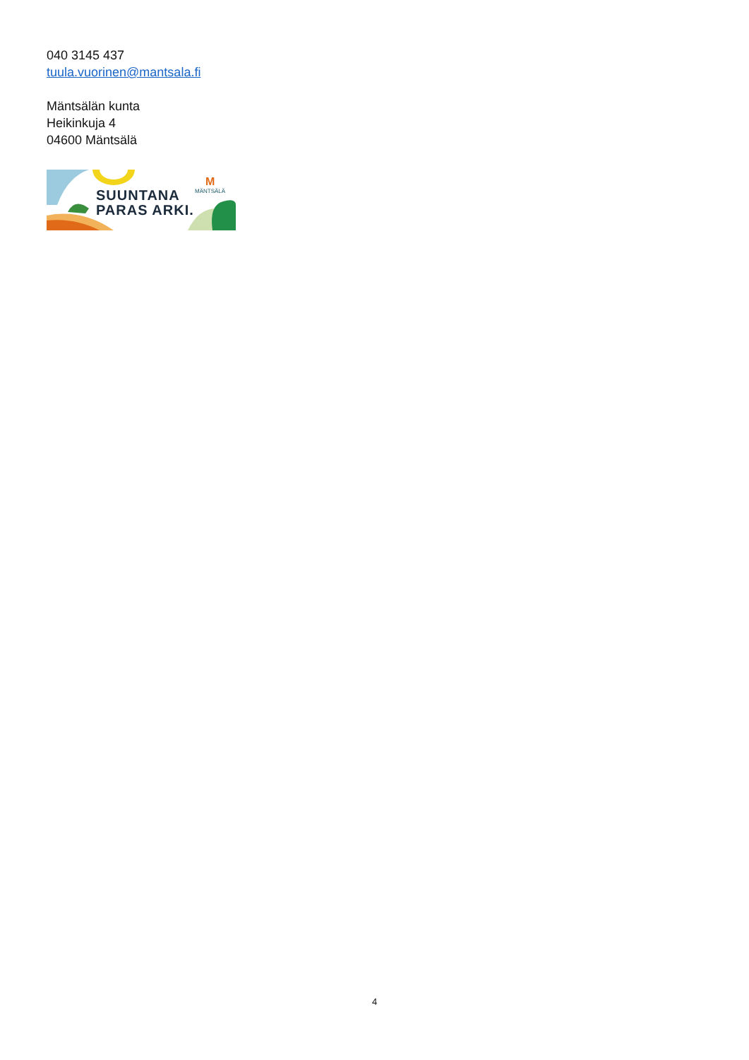040 3145 437
tuula.vuorinen@mantsala.fi
Mäntsälän kunta
Heikinkuja 4
04600 Mäntsälä
SUUNTANA
PARAS ARKI.
M
MÄNTSÄLÄ
4